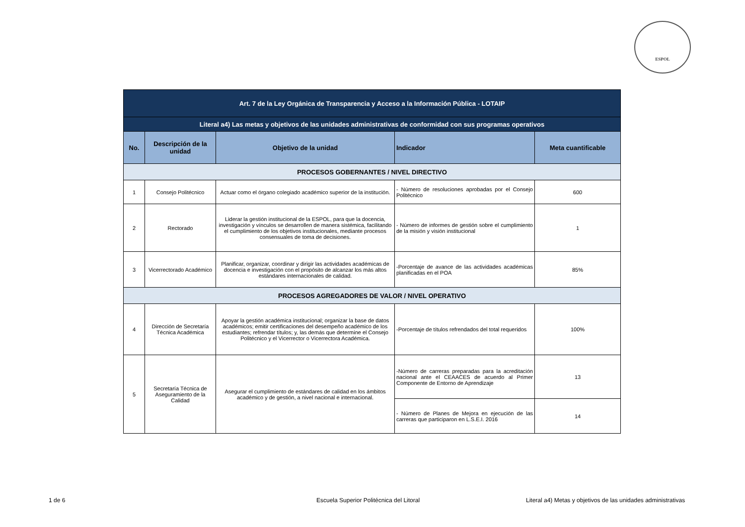ESPOL
| Art. 7 de la Ley Orgánica de Transparencia y Acceso a la Información Pública - LOTAIP | | | | |
| Literal a4) Las metas y objetivos de las unidades administrativas de conformidad con sus programas operativos | | | | |
| No. | Descripción de la unidad | Objetivo de la unidad | Indicador | Meta cuantificable |
| PROCESOS GOBERNANTES / NIVEL DIRECTIVO | | | | |
| 1 | Consejo Politécnico | Actuar como el órgano colegiado académico superior de la institución. | - Número de resoluciones aprobadas por el Consejo Politécnico | 600 |
| 2 | Rectorado | Liderar la gestión institucional de la ESPOL, para que la docencia, investigación y vínculos se desarrollen de manera sistémica, facilitando el cumplimiento de los objetivos institucionales, mediante procesos consensuales de toma de decisiones. | - Número de informes de gestión sobre el cumplimiento de la misión y visión institucional | 1 |
| 3 | Vicerrectorado Académico | Planificar, organizar, coordinar y dirigir las actividades académicas de docencia e investigación con el propósito de alcanzar los más altos estándares internacionales de calidad. | -Porcentaje de avance de las actividades académicas planificadas en el POA | 85% |
| PROCESOS AGREGADORES DE VALOR / NIVEL OPERATIVO | | | | |
| 4 | Dirección de Secretaría Técnica Académica | Apoyar la gestión académica institucional; organizar la base de datos académicos; emitir certificaciones del desempeño académico de los estudiantes; refrendar títulos; y, las demás que determine el Consejo Politécnico y el Vicerrector o Vicerrectora Académica. | -Porcentaje de títulos refrendados del total requeridos | 100% |
| 5 | Secretaría Técnica de Aseguramiento de la Calidad | Asegurar el cumplimiento de estándares de calidad en los ámbitos académico y de gestión, a nivel nacional e internacional. | -Número de carreras preparadas para la acreditación nacional ante el CEAACES de acuerdo al Primer Componente de Entorno de Aprendizaje | 13 |
| | | | - Número de Planes de Mejora en ejecución de las carreras que participaron en L.S.E.I. 2016 | 14 |
1 de 6
Escuela Superior Politécnica del Litoral
Literal a4) Metas y objetivos de las unidades administrativas